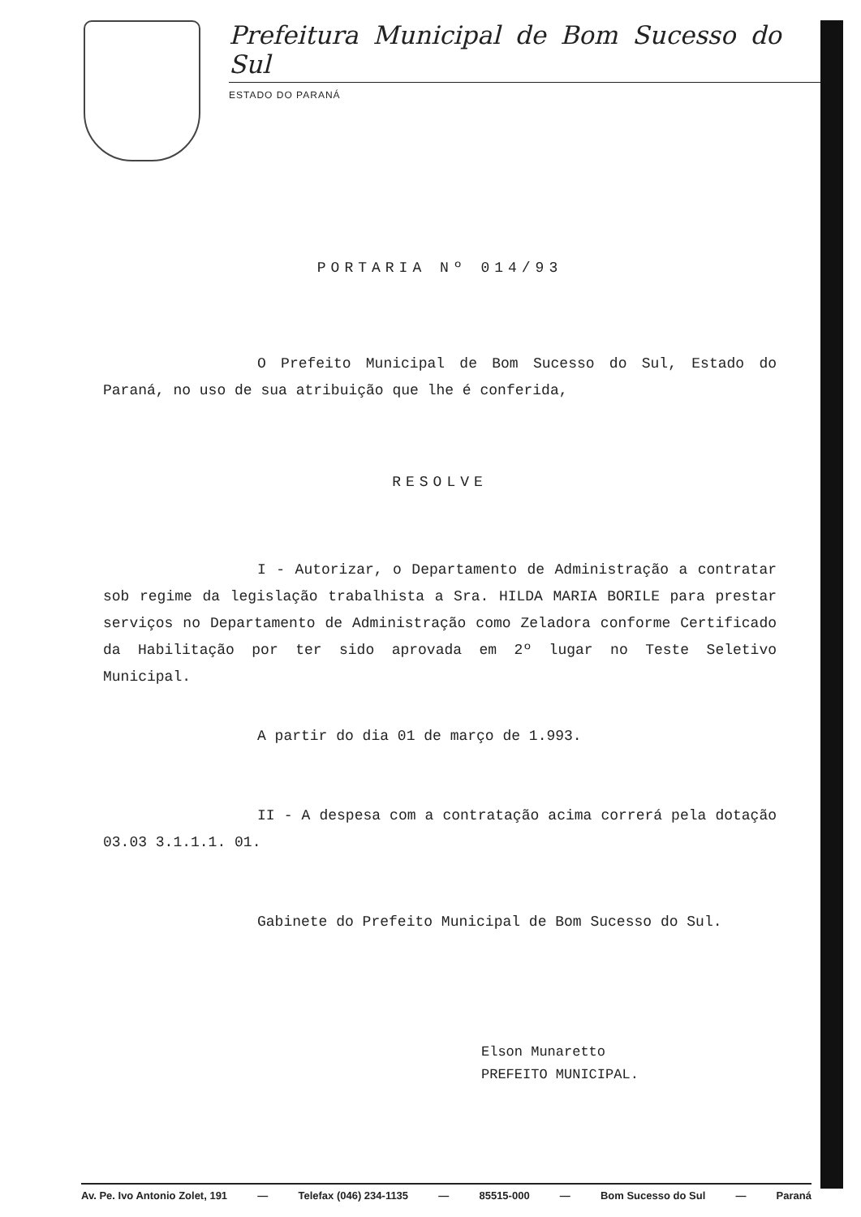Prefeitura Municipal de Bom Sucesso do Sul
ESTADO DO PARANÁ
PORTARIA Nº 014/93
O Prefeito Municipal de Bom Sucesso do Sul, Estado do Paraná, no uso de sua atribuição que lhe é conferida,
RESOLVE
I - Autorizar, o Departamento de Administração a contratar sob regime da legislação trabalhista a Sra. HILDA MARIA BORILE para prestar serviços no Departamento de Administração como Zeladora conforme Certificado da Habilitação por ter sido aprovada em 2º lugar no Teste Seletivo Municipal.
A partir do dia 01 de março de 1.993.
II - A despesa com a contratação acima correrá pela dotação 03.03 3.1.1.1. 01.
Gabinete do Prefeito Municipal de Bom Sucesso do Sul.
Elson Munaretto
PREFEITO MUNICIPAL.
Av. Pe. Ivo Antonio Zolet, 191 — Telefax (046) 234-1135 — 85515-000 — Bom Sucesso do Sul — Paraná